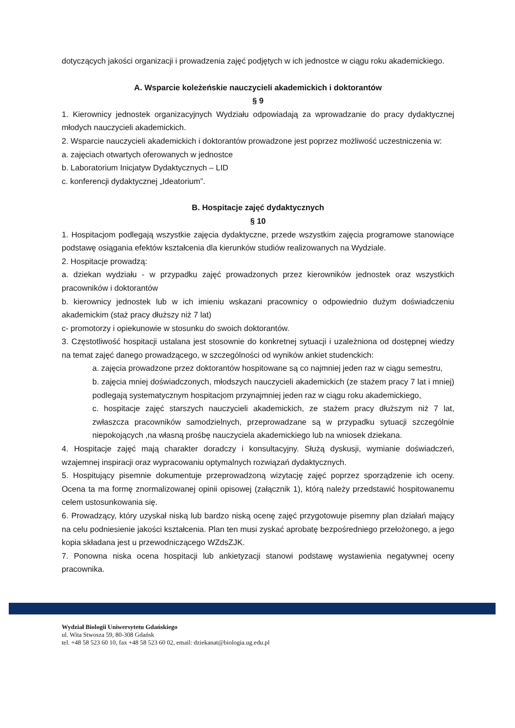dotyczących jakości organizacji i prowadzenia zajęć podjętych w ich jednostce w ciągu roku akademickiego.
A. Wsparcie koleżeńskie nauczycieli akademickich i doktorantów
§ 9
1. Kierownicy jednostek organizacyjnych Wydziału odpowiadają za wprowadzanie do pracy dydaktycznej młodych nauczycieli akademickich.
2. Wsparcie nauczycieli akademickich i doktorantów prowadzone jest poprzez możliwość uczestniczenia w:
a. zajęciach otwartych oferowanych w jednostce
b. Laboratorium Inicjatyw Dydaktycznych – LID
c. konferencji dydaktycznej „Ideatorium”.
B. Hospitacje zajęć dydaktycznych
§ 10
1. Hospitacjom podlegają wszystkie zajęcia dydaktyczne, przede wszystkim zajęcia programowe stanowiące podstawę osiągania efektów kształcenia dla kierunków studiów realizowanych na Wydziale.
2. Hospitacje prowadzą:
a. dziekan wydziału - w przypadku zajęć prowadzonych przez kierowników jednostek oraz wszystkich pracowników i doktorantów
b. kierownicy jednostek lub w ich imieniu wskazani pracownicy o odpowiednio dużym doświadczeniu akademickim (staż pracy dłuższy niż 7 lat)
c- promotorzy i opiekunowie w stosunku do swoich doktorantów.
3. Częstotliwość hospitacji ustalana jest stosownie do konkretnej sytuacji i uzależniona od dostępnej wiedzy na temat zajęć danego prowadzącego, w szczególności od wyników ankiet studenckich:
a. zajęcia prowadzone przez doktorantów hospitowane są co najmniej jeden raz w ciągu semestru,
b. zajęcia mniej doświadczonych, młodszych nauczycieli akademickich (ze stażem pracy 7 lat i mniej) podlegają systematycznym hospitacjom przynajmniej jeden raz w ciągu roku akademickiego,
c. hospitacje zajęć starszych nauczycieli akademickich, ze stażem pracy dłuższym niż 7 lat, zwłaszcza pracowników samodzielnych, przeprowadzane są w przypadku sytuacji szczególnie niepokojących ,na własną prośbę nauczyciela akademickiego lub na wniosek dziekana.
4. Hospitacje zajęć mają charakter doradczy i konsultacyjny. Służą dyskusji, wymianie doświadczeń, wzajemnej inspiracji oraz wypracowaniu optymalnych rozwiązań dydaktycznych.
5. Hospitujący pisemnie dokumentuje przeprowadzoną wizytację zajęć poprzez sporządzenie ich oceny. Ocena ta ma formę znormalizowanej opinii opisowej (załącznik 1), którą należy przedstawić hospitowanemu celem ustosunkowania się.
6. Prowadzący, który uzyskał niską lub bardzo niską ocenę zajęć przygotowuje pisemny plan działań mający na celu podniesienie jakości kształcenia. Plan ten musi zyskać aprobatę bezpośredniego przełożonego, a jego kopia składana jest u przewodniczącego WZdsZJK.
7. Ponowna niska ocena hospitacji lub ankietyzacji stanowi podstawę wystawienia negatywnej oceny pracownika.
Wydział Biologii Uniwersytetu Gdańskiego
ul. Wita Stwosza 59, 80-308 Gdańsk
tel. +48 58 523 60 10, fax +48 58 523 60 02, email: dziekanat@biologia.ug.edu.pl